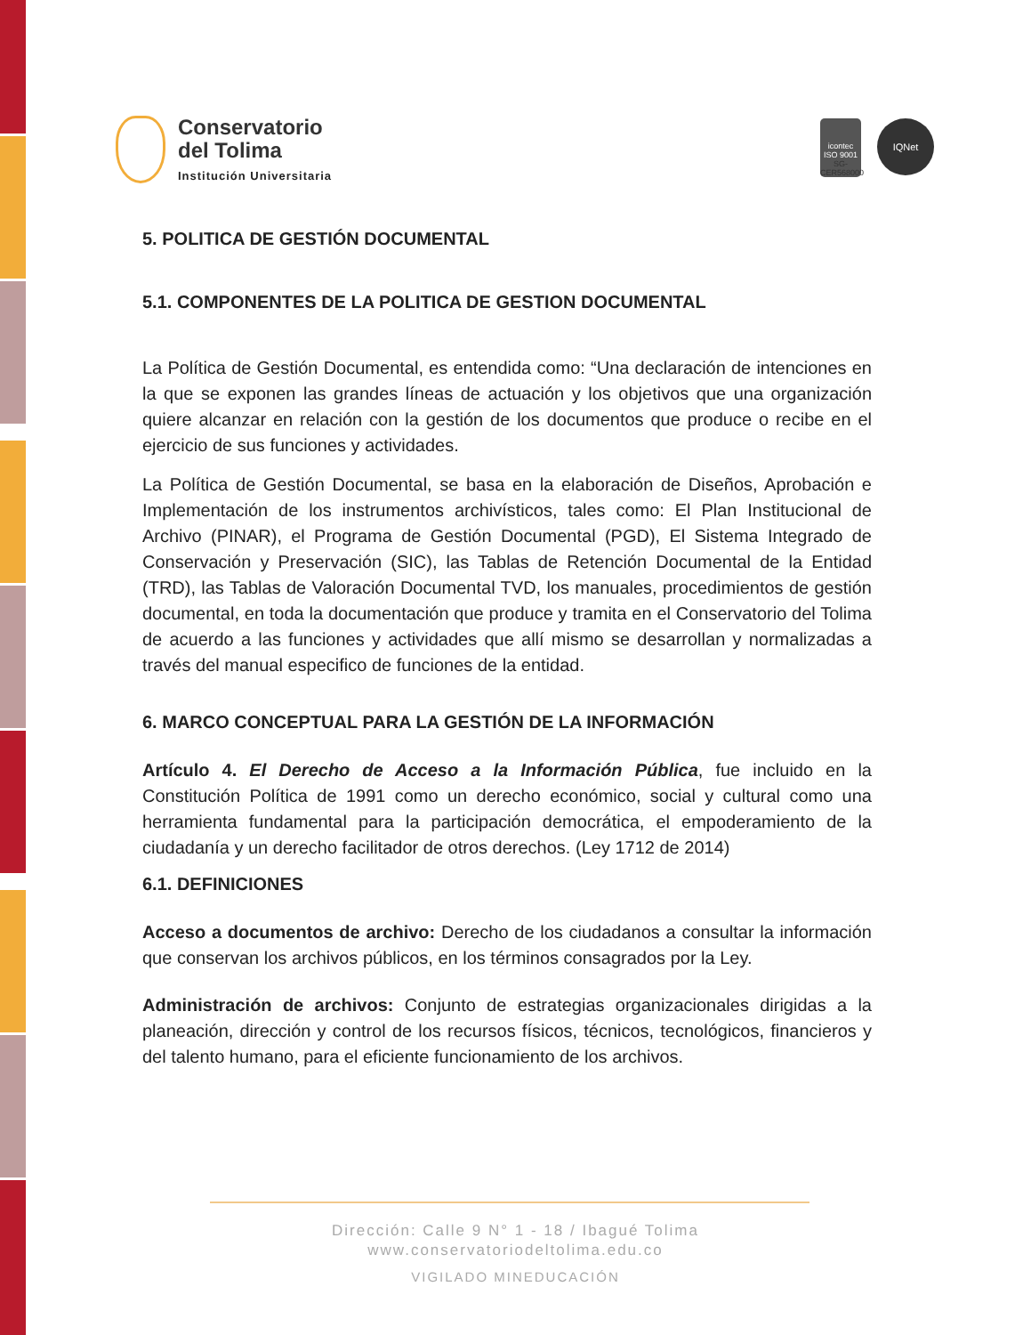Conservatorio
del Tolima
Institución Universitaria
icontec
ISO 9001
SG-CER568000
IQNet
5. POLITICA DE GESTIÓN DOCUMENTAL
5.1. COMPONENTES DE LA POLITICA DE GESTION DOCUMENTAL
La Política de Gestión Documental, es entendida como: “Una declaración de intenciones en la que se exponen las grandes líneas de actuación y los objetivos que una organización quiere alcanzar en relación con la gestión de los documentos que produce o recibe en el ejercicio de sus funciones y actividades.
La Política de Gestión Documental, se basa en la elaboración de Diseños, Aprobación e Implementación de los instrumentos archivísticos, tales como: El Plan Institucional de Archivo (PINAR), el Programa de Gestión Documental (PGD), El Sistema Integrado de Conservación y Preservación (SIC), las Tablas de Retención Documental de la Entidad (TRD), las Tablas de Valoración Documental TVD, los manuales, procedimientos de gestión documental, en toda la documentación que produce y tramita en el Conservatorio del Tolima de acuerdo a las funciones y actividades que allí mismo se desarrollan y normalizadas a través del manual especifico de funciones de la entidad.
6. MARCO CONCEPTUAL PARA LA GESTIÓN DE LA INFORMACIÓN
Artículo 4. El Derecho de Acceso a la Información Pública, fue incluido en la Constitución Política de 1991 como un derecho económico, social y cultural como una herramienta fundamental para la participación democrática, el empoderamiento de la ciudadanía y un derecho facilitador de otros derechos. (Ley 1712 de 2014)
6.1. DEFINICIONES
Acceso a documentos de archivo: Derecho de los ciudadanos a consultar la información que conservan los archivos públicos, en los términos consagrados por la Ley.
Administración de archivos: Conjunto de estrategias organizacionales dirigidas a la planeación, dirección y control de los recursos físicos, técnicos, tecnológicos, financieros y del talento humano, para el eficiente funcionamiento de los archivos.
Dirección: Calle 9 N° 1 - 18 / Ibagué Tolima
www.conservatoriodeltolima.edu.co
VIGILADO MINEDUCACIÓN